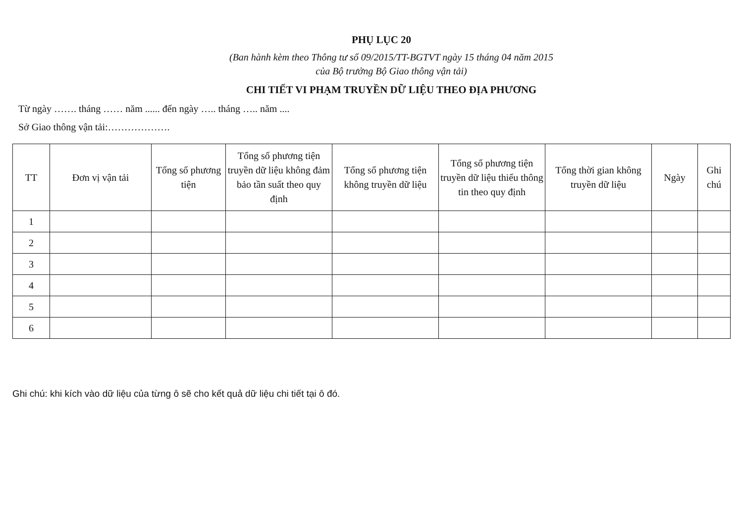PHỤ LỤC 20
(Ban hành kèm theo Thông tư số 09/2015/TT-BGTVT ngày 15 tháng 04 năm 2015
của Bộ trưởng Bộ Giao thông vận tải)
CHI TIẾT VI PHẠM TRUYỀN DỮ LIỆU THEO ĐỊA PHƯƠNG
Từ ngày ……. tháng …… năm ...... đến ngày ….. tháng ….. năm ....
Sở Giao thông vận tải:……………….
| TT | Đơn vị vận tải | Tổng số phương tiện | Tổng số phương tiện truyền dữ liệu không đảm bảo tần suất theo quy định | Tổng số phương tiện không truyền dữ liệu | Tổng số phương tiện truyền dữ liệu thiếu thông tin theo quy định | Tổng thời gian không truyền dữ liệu | Ngày | Ghi chú |
| --- | --- | --- | --- | --- | --- | --- | --- | --- |
| 1 | | | | | | | | |
| 2 | | | | | | | | |
| 3 | | | | | | | | |
| 4 | | | | | | | | |
| 5 | | | | | | | | |
| 6 | | | | | | | | |
Ghi chú: khi kích vào dữ liệu của từng ô sẽ cho kết quả dữ liệu chi tiết tại ô đó.